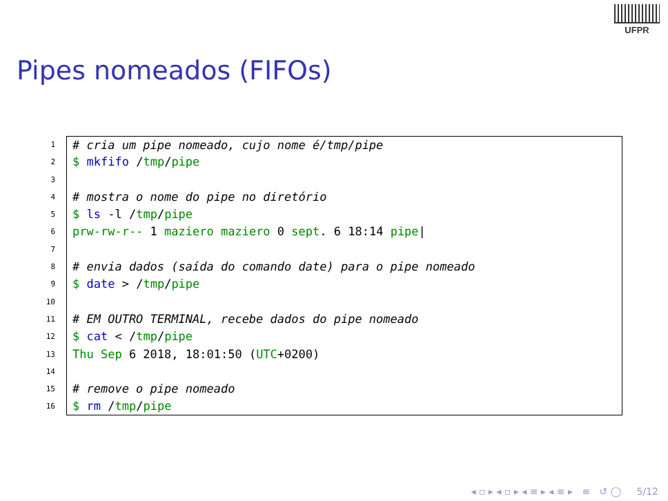UFPR
Pipes nomeados (FIFOs)
1 # cria um pipe nomeado, cujo nome é/tmp/pipe
2 $ mkfifo /tmp/pipe
3
4 # mostra o nome do pipe no diretório
5 $ ls -l /tmp/pipe
6 prw-rw-r-- 1 maziero maziero 0 sept. 6 18:14 pipe|
7
8 # envia dados (saída do comando date) para o pipe nomeado
9 $ date > /tmp/pipe
10
11 # EM OUTRO TERMINAL, recebe dados do pipe nomeado
12 $ cat < /tmp/pipe
13 Thu Sep 6 2018, 18:01:50 (UTC+0200)
14
15 # remove o pipe nomeado
16 $ rm /tmp/pipe
◂ ▫ ▸ ◂ ▫ ▸ ◂ ≡ ▸ ◂ ≡ ▸ ≡ ↺ ◯ 5/12